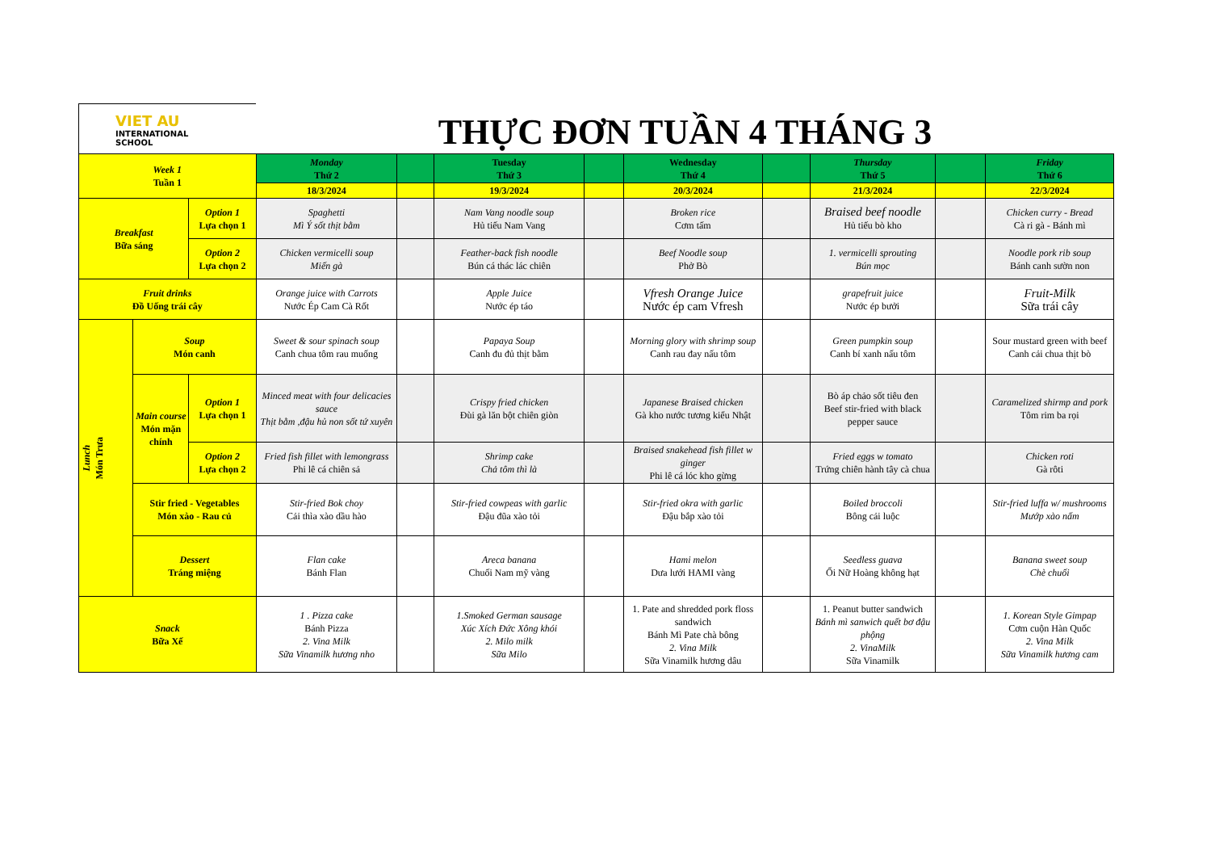VIET AU
INTERNATIONAL
SCHOOL
THỰC ĐƠN TUẦN 4 THÁNG 3
| Week 1 Tuần 1 | | | Monday Thứ 2 | | Tuesday Thứ 3 | | Wednesday Thứ 4 | | Thursday Thứ 5 | | Friday Thứ 6 |
| | | | 18/3/2024 | | 19/3/2024 | | 20/3/2024 | | 21/3/2024 | | 22/3/2024 |
| Breakfast Bữa sáng | | Option 1 Lựa chọn 1 | Spaghetti Mì Ý sốt thịt bằm | | Nam Vang noodle soup Hủ tiếu Nam Vang | | Broken rice Cơm tấm | | Braised beef noodle Hủ tiếu bò kho | | Chicken curry - Bread Cà ri gà - Bánh mì |
| | | Option 2 Lựa chọn 2 | Chicken vermicelli soup Miến gà | | Feather-back fish noodle Bún cá thác lác chiên | | Beef Noodle soup Phở Bò | | 1. vermicelli sprouting Bún mọc | | Noodle pork rib soup Bánh canh sườn non |
| Fruit drinks Đồ Uống trái cây | | | Orange juice with Carrots Nước Ép Cam Cà Rốt | | Apple Juice Nước ép táo | | Vfresh Orange Juice Nước ép cam Vfresh | | grapefruit juice Nước ép bưởi | | Fruit-Milk Sữa trái cây |
| Lunch Món Trưa | Soup Món canh | | Sweet & sour spinach soup Canh chua tôm rau muống | | Papaya Soup Canh đu đủ thịt bằm | | Morning glory with shrimp soup Canh rau đay nấu tôm | | Green pumpkin soup Canh bí xanh nấu tôm | | Sour mustard green with beef Canh cải chua thịt bò |
| | Main course Món mặn chính | Option 1 Lựa chọn 1 | Minced meat with four delicacies sauce Thịt bằm ,đậu hủ non sốt tứ xuyên | | Crispy fried chicken Đùi gà lăn bột chiên giòn | | Japanese Braised chicken Gà kho nước tương kiểu Nhật | | Bò áp chảo sốt tiêu đen Beef stir-fried with black pepper sauce | | Caramelized shirmp and pork Tôm rim ba rọi |
| | | Option 2 Lựa chọn 2 | Fried fish fillet with lemongrass Phi lê cá chiên sả | | Shrimp cake Chả tôm thì là | | Braised snakehead fish fillet w ginger Phi lê cá lóc kho gừng | | Fried eggs w tomato Trứng chiên hành tây cà chua | | Chicken roti Gà rôti |
| | Stir fried - Vegetables Món xào - Rau củ | | Stir-fried Bok choy Cải thìa xào dầu hào | | Stir-fried cowpeas with garlic Đậu đũa xào tỏi | | Stir-fried okra with garlic Đậu bắp xào tỏi | | Boiled broccoli Bông cải luộc | | Stir-fried luffa w/ mushrooms Mướp xào nấm |
| | Dessert Tráng miệng | | Flan cake Bánh Flan | | Areca banana Chuối Nam mỹ vàng | | Hami melon Dưa lưới HAMI vàng | | Seedless guava Ổi Nữ Hoàng không hạt | | Banana sweet soup Chè chuối |
| Snack Bữa Xế | | | 1 . Pizza cake Bánh Pizza 2. Vina Milk Sữa Vinamilk hương nho | | 1.Smoked German sausage Xúc Xích Đức Xông khói 2. Milo milk Sữa Milo | | 1. Pate and shredded pork floss sandwich Bánh Mì Pate chà bông 2. Vina Milk Sữa Vinamilk hương dâu | | 1. Peanut butter sandwich Bánh mì sanwich quết bơ đậu phộng 2. VinaMilk Sữa Vinamilk | | 1. Korean Style Gimpap Cơm cuộn Hàn Quốc 2. Vina Milk Sữa Vinamilk hương cam |